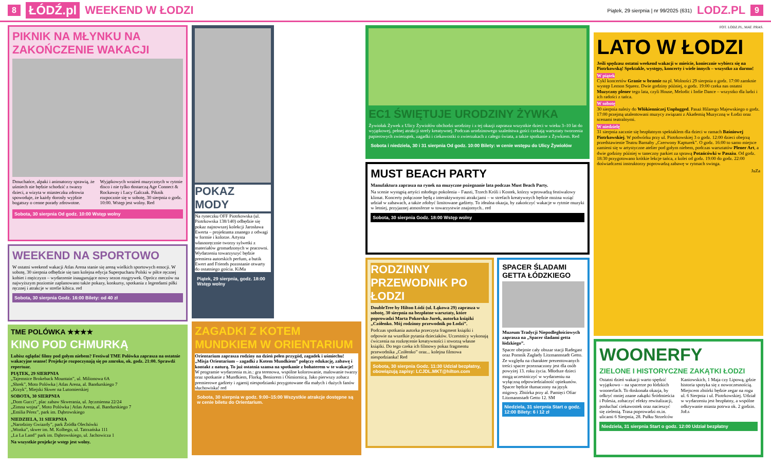8 ŁÓDŹ.pl WEEKEND W ŁODZI Piątek, 29 sierpnia | nr 99/2025 (631) LODZ.PL 9
PIKNIK NA MŁYNKU NA ZAKOŃCZENIE WAKACJI
Dmuchańce, alpaki i animatorzy sprawią, że uśmiech nie będzie schodzić z twarzy dzieci, a wizyta w miasteczku zdrowia spowoduje, że każdy dorosły wyjdzie bogatszy o cenne porady zdrowotne.
Wyjątkowych wrażeń muzycznych w rytmie disco i nie tylko dostarczą Age Connect & Rockaway i Lucy Galczak. Piknik rozpocznie się w sobotę, 30 sierpnia o godz. 10:00. Wstęp jest wolny. Red
Sobota, 30 sierpnia Od godz. 10:00 Wstęp wolny
WEEKEND NA SPORTOWO
W ostatni weekend wakacji Atlas Arena stanie się areną wielkich sportowych emocji. W sobotę, 30 sierpnia odbędzie się tam kolejna edycja Superpucharu Polski w piłce ręcznej kobiet i mężczyzn – wydarzenie inaugurujące nowy sezon rozgrywek. Oprócz meczów na najwyższym poziomie zaplanowano także pokazy, konkursy, spotkania z legendami piłki ręcznej i atrakcje w strefie kibica. red
Sobota, 30 sierpnia Godz. 16:00 Bilety: od 40 zł
TME POLÓWKA ★★★★
KINO POD CHMURKĄ
Lubisz oglądać filmy pod gołym niebem? Festiwal TME Polówka zaprasza na ostatnie wakacyjne seanse! Projekcje rozpoczynają się po zmroku, ok. godz. 21:00. Sprawdź repertuar.
PIĄTEK, 29 SIERPNIA
„Tajemnice Brokeback Mountain”, ul. Milionowa 6A
„Shrek”, Moto Polówka | Atlas Arena, al. Bandurskiego 7
„Krzyk”, Miejski Skwer na Lutomierskiej
SOBOTA, 30 SIERPNIA
„Dom Gucci”, plac zabaw Skwerania, ul. Jęczmienna 22/24
„Zimna wojna”, Moto Polówka | Atlas Arena, al. Bandurskiego 7
„Emilia Pérez”, park im. Dąbrowskiego
NIEDZIELA, 31 SIERPNIA
„Narodziny Gwiazdy”, park Źródła Olechówki
„Wonka”, skwer im. M. Kolbego, ul. Tatrzańska 111
„La La Land” park im. Dąbrowskiego, ul. Jachowicza 1
Na wszystkie projekcje wstęp jest wolny.
POKAZ MODY
Na ryneczku OFF Piotrkowska (ul. Piotrkowska 138/140) odbędzie się pokaz najnowszej kolekcji Jarosława Ewerta – projektanta znanego z odwagi w formie i kolorze. Artysta własnoręcznie tworzy sylwetki z materiałów gromadzonych w pracowni. Wydarzeniu towarzyszyć będzie premiera autorskich perfum, a butik Ewert and Friends pozostanie otwarty do ostatniego gościa. KiMa
Piątek, 29 sierpnia, godz. 18:00 Wstęp wolny
ZAGADKI Z KOTEM MUNDKIEM W ORIENTARIUM
Orientarium zaprasza rodziny na dzień pełen przygód, zagadek i uśmiechu! „Misja Orientarium – zagadki z Kotem Mundkiem” połączy edukację, zabawę i kontakt z naturą. To już ostatnia szansa na spotkanie z bohaterem w te wakacje! W programie wydarzenia m.in.: gra terenowa, wspólne kolorowanie, malowanie twarzy oraz spotkanie z Mundkiem, Florką, Beniorem i Ośmiornicą. Jako pierwszy zobacz premierowe gadżety i zgarnij niespodzianki przygotowane dla małych i dużych fanów słuchowiska! red
Sobota, 30 sierpnia w godz. 9:00–15:00 Wszystkie atrakcje dostępne są w cenie biletu do Orientarium.
EC1 ŚWIĘTUJE URODZINY ŻYWKA
Żywiołak Żywek z Ulicy Żywiołów obchodzi urodziny i z tej okazji zaprasza wszystkie dzieci w wieku 3–10 lat do wyjątkowej, pełnej atrakcji strefy kreatywnej. Podczas urodzinowego szaleństwa gości czekają warsztaty tworzenia papierowych zwierzątek, zagadki i ciekawostki o zwierzakach z całego świata, a także spotkanie z Żywkiem. Red
Sobota i niedziela, 30 i 31 sierpnia Od godz. 10:00 Bilety: w cenie wstępu do Ulicy Żywiołów
MUST BEACH PARTY
Manufaktura zaprasza na rynek na muzyczne pożegnanie lata podczas Must Beach Party.
Na scenie wystąpią artyści młodego pokolenia – Fausti, Trzech Króli i Kostek, którzy wprowadzą festiwalowy klimat. Koncerty połączone będą z interaktywnymi atrakcjami – w strefach kreatywnych będzie można wziąć udział w zabawach, a także zdobyć limitowane gadżety. To idealna okazja, by zakończyć wakacje w rytmie muzyki w letniej, przyjaznej atmosferze w towarzystwie znajomych.. red
Sobota, 30 sierpnia Godz. 18:00 Wstęp wolny
RODZINNY PRZEWODNIK PO ŁODZI
DoubleTree by Hilton Łódź (ul. Łąkowa 29) zaprasza w sobotę, 30 sierpnia na bezpłatne warsztaty, które poprowadzi Marta Pokorska-Jurek, autorka książki „Czółenko. Mój rodzinny przewodnik po Łodzi”.
Podczas spotkania autorka przeczyta fragment książki i odpowie na wszelkie pytania dzieciaków. Uczestnicy wykonają ćwiczenia na rozkręcenie kreatywności i stworzą własne książki. Do tego czeka ich filmowy pokaz fragmentu przewodnika „Czółenko” oraz... kolejna filmowa niespodzianka! Red
Sobota, 30 sierpnia Godz. 11:30 Udział bezpłatny, obowiązują zapisy: LCJDL.MKT@hilton.com
SPACER ŚLADAMI GETTA ŁÓDZKIEGO
Muzeum Tradycji Niepodległościowych zaprasza na „Spacer śladami getta łódzkiego”.
Spacer obejmie cały obszar stacji Radegast oraz Pomnik Zagłady Litzmannstadt Getto. Ze względu na charakter prezentowanych treści spacer przeznaczony jest dla osób powyżej 13. roku życia. Młodsze dzieci mogą uczestniczyć w wydarzeniu na wyłączną odpowiedzialność opiekunów. Spacer będzie tłumaczony na język migowy. Zbiórka przy al. Pamięci Ofiar Litzmannstadt Getto 12. SM
Niedziela, 31 sierpnia Start o godz. 12:00 Bilety: 6 i 12 zł
FOT. LODZ.PL, MAT. PRAS.
LATO W ŁODZI
Jeśli spędzasz ostatni weekend wakacji w mieście, koniecznie wybierz się na Piotrkowską! Spektakle, występy, koncerty i wiele innych – wszystko za darmo!
W piątek
Cykl koncertów Granie w bramie na pl. Wolności 29 sierpnia o godz. 17:00 zamknie występ Lemon Squeez. Dwie godziny później, o godz. 19:00 czeka nas ostatni Muzyczny plener tego lata, czyli House, Melodic i Indie Dance – wszystko dla ludzi i ich radości z tańca.
W sobotę
30 sierpnia należy do Włókienniczej Unplugged. Pasaż Hilarego Majewskiego o godz. 17:00 przejmą utalentowani muzycy związani z Akademią Muzyczną w Łodzi oraz scenami teatralnymi.
W niedzielę
31 sierpnia zacznie się bezpłatnym spektaklem dla dzieci w ramach Baśniowej Piotrkowskiej. W podwórku przy ul. Piotrkowskiej 3 o godz. 12:00 dzieci obejrzą przedstawienie Teatru Barnaby „Czerwony Kapturek”. O godz. 16:00 to samo miejsce zamieni się w artystyczne atelier pod gołym niebem, podczas warsztatów Plener Art, a dwie godziny później w taneczny parkiet za sprawą Potańcówki w Pasażu. Od godz. 18:30 przygotowano krótkie lekcje tańca, z kolei od godz. 19:00 do godz. 22:00 doświadczeni instruktorzy poprowadzą zabawę w rytmach swinga.
JuZa
WOONERFY
ZIELONE I HISTORYCZNE ZAKĄTKI ŁODZI
Ostatni dzień wakacji warto spędzić wyjątkowo – na spacerze po łódzkich woonerfach. To doskonała okazja, by odkryć mniej znane zakątki Śródmieścia i Polesia, zobaczyć efekty rewitalizacji, posłuchać ciekawostek oraz nacieszyć się zielenią. Trasa poprowadzi m.in. ulicami 6 Sierpnia, 28. Pułku Strzelców Kaniowskich, 1 Maja czy Lipową, gdzie historia spotyka się z nowoczesnością. Miejscem zbiórki będzie zegar na rogu ul. 6 Sierpnia i ul. Piotrkowskiej. Udział w wydarzeniu jest bezpłatny, a wspólne odkrywanie miasta potrwa ok. 2 godzin. JoŁs
Niedziela, 31 sierpnia Start o godz. 12:00 Udział bezpłatny